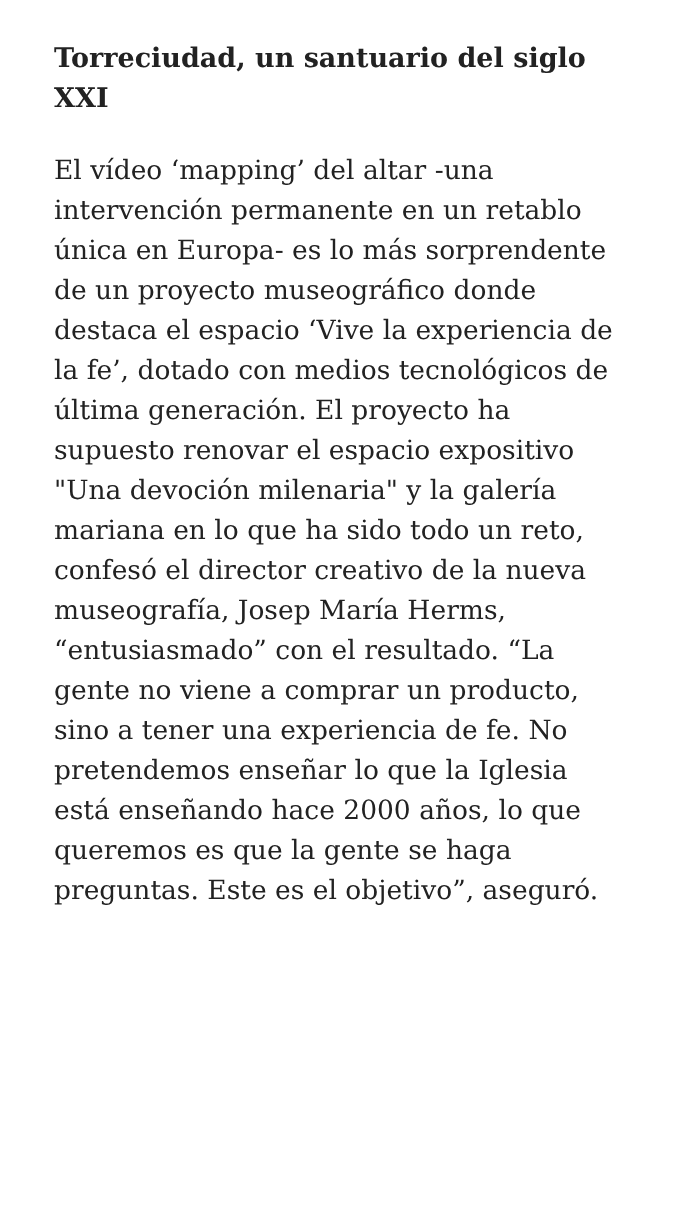Torreciudad, un santuario del siglo XXI
El vídeo ‘mapping’ del altar -una intervención permanente en un retablo única en Europa- es lo más sorprendente de un proyecto museográfico donde destaca el espacio ‘Vive la experiencia de la fe’, dotado con medios tecnológicos de última generación. El proyecto ha supuesto renovar el espacio expositivo "Una devoción milenaria" y la galería mariana en lo que ha sido todo un reto, confesó el director creativo de la nueva museografía, Josep María Herms, “entusiasmado” con el resultado. “La gente no viene a comprar un producto, sino a tener una experiencia de fe. No pretendemos enseñar lo que la Iglesia está enseñando hace 2000 años, lo que queremos es que la gente se haga preguntas. Este es el objetivo”, aseguró.